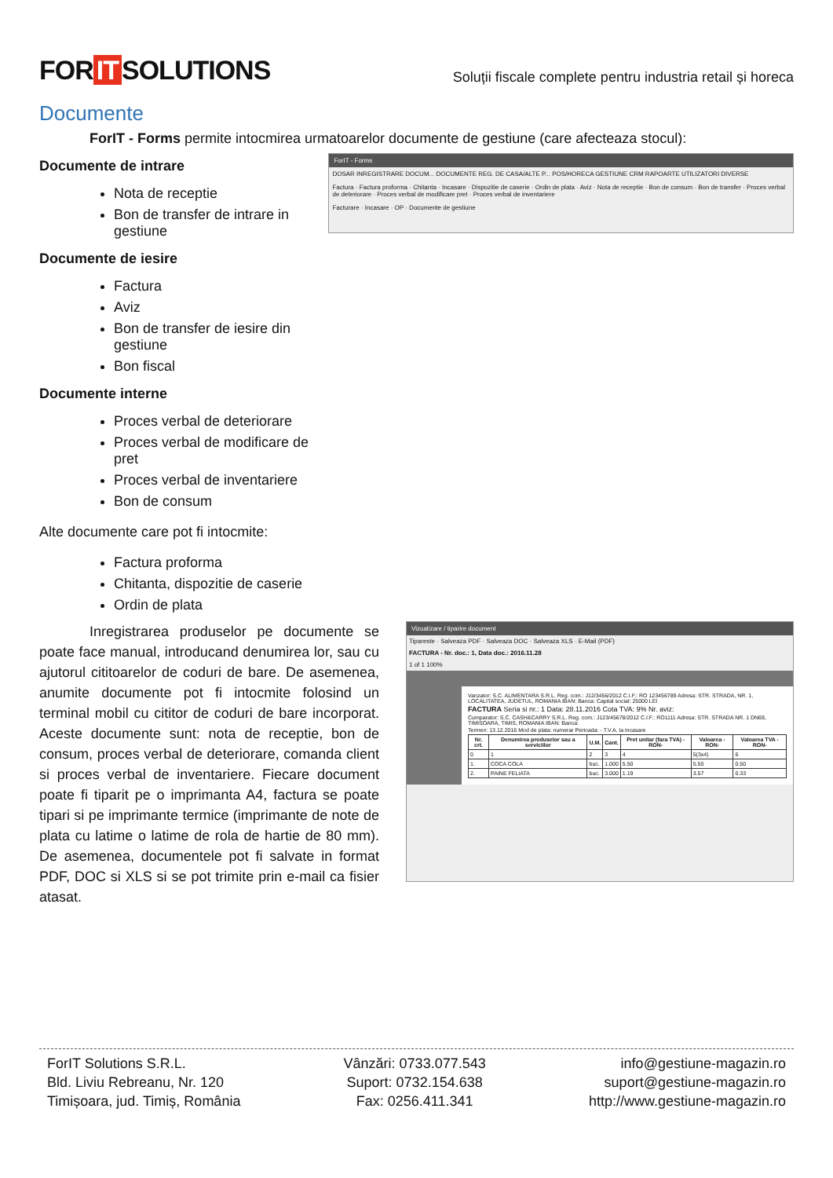FOR IT SOLUTIONS
Soluții fiscale complete pentru industria retail și horeca
Documente
ForIT - Forms permite intocmirea urmatoarelor documente de gestiune (care afecteaza stocul):
Documente de intrare
Nota de receptie
Bon de transfer de intrare in gestiune
Documente de iesire
Factura
Aviz
Bon de transfer de iesire din gestiune
Bon fiscal
Documente interne
Proces verbal de deteriorare
Proces verbal de modificare de pret
Proces verbal de inventariere
Bon de consum
Alte documente care pot fi intocmite:
Factura proforma
Chitanta, dispozitie de caserie
Ordin de plata
ForIT - Forms
DOSAR INREGISTRARE DOCUM... DOCUMENTE REG. DE CASA/ALTE P... POS/HORECA GESTIUNE CRM RAPOARTE UTILIZATORI DIVERSE
Factura · Factura proforma · Chitanta · Incasare · Dispozitie de caserie · Ordin de plata · Aviz · Nota de receptie · Bon de consum · Bon de transfer · Proces verbal de deteriorare · Proces verbal de modificare pret · Proces verbal de inventariere
Facturare · Incasare · OP · Documente de gestiune
Inregistrarea produselor pe documente se poate face manual, introducand denumirea lor, sau cu ajutorul cititoarelor de coduri de bare. De asemenea, anumite documente pot fi intocmite folosind un terminal mobil cu cititor de coduri de bare incorporat. Aceste documente sunt: nota de receptie, bon de consum, proces verbal de deteriorare, comanda client si proces verbal de inventariere. Fiecare document poate fi tiparit pe o imprimanta A4, factura se poate tipari si pe imprimante termice (imprimante de note de plata cu latime o latime de rola de hartie de 80 mm). De asemenea, documentele pot fi salvate in format PDF, DOC si XLS si se pot trimite prin e-mail ca fisier atasat.
Vizualizare / tiparire document
Tipareste · Salveaza PDF · Salveaza DOC · Salveaza XLS · E-Mail (PDF)
FACTURA - Nr. doc.: 1, Data doc.: 2016.11.28
1 of 1 100%
Vanzator: S.C. ALIMENTARA S.R.L. Reg. com.: J12/3456/2012 C.I.F.: RO 123456789 Adresa: STR. STRADA, NR. 1, LOCALITATEA, JUDETUL, ROMANIA IBAN: Banca: Capital social: 25000 LEI
FACTURA Seria si nr.: 1 Data: 28.11.2016 Cota TVA: 9% Nr. aviz:
Cumparator: S.C. CASH&CARRY S.R.L. Reg. com.: J123/45678/2012 C.I.F.: RO1111 Adresa: STR. STRADA NR. 1 DN69, TIMISOARA, TIMIS, ROMANIA IBAN: Banca:
Termen: 13.12.2016 Mod de plata: numerar Perioada: - T.V.A. la incasare
| Nr. crt. | Denumirea produselor sau a serviciilor | U.M. | Cant. | Pret unitar (fara TVA) -RON- | Valoarea -RON- | Valoarea TVA -RON- |
| --- | --- | --- | --- | --- | --- | --- |
| 0 | 1 | 2 | 3 | 4 | 5(3x4) | 6 |
| 1. | COCA COLA | buc. | 1.000 | 5.50 | 5.50 | 0.50 |
| 2. | PAINE FELIATA | buc. | 3.000 | 1.19 | 3.57 | 0.33 |
ForIT Solutions S.R.L.
Bld. Liviu Rebreanu, Nr. 120
Timișoara, jud. Timiș, România
Vânzări: 0733.077.543
Suport: 0732.154.638
Fax: 0256.411.341
info@gestiune-magazin.ro
suport@gestiune-magazin.ro
http://www.gestiune-magazin.ro